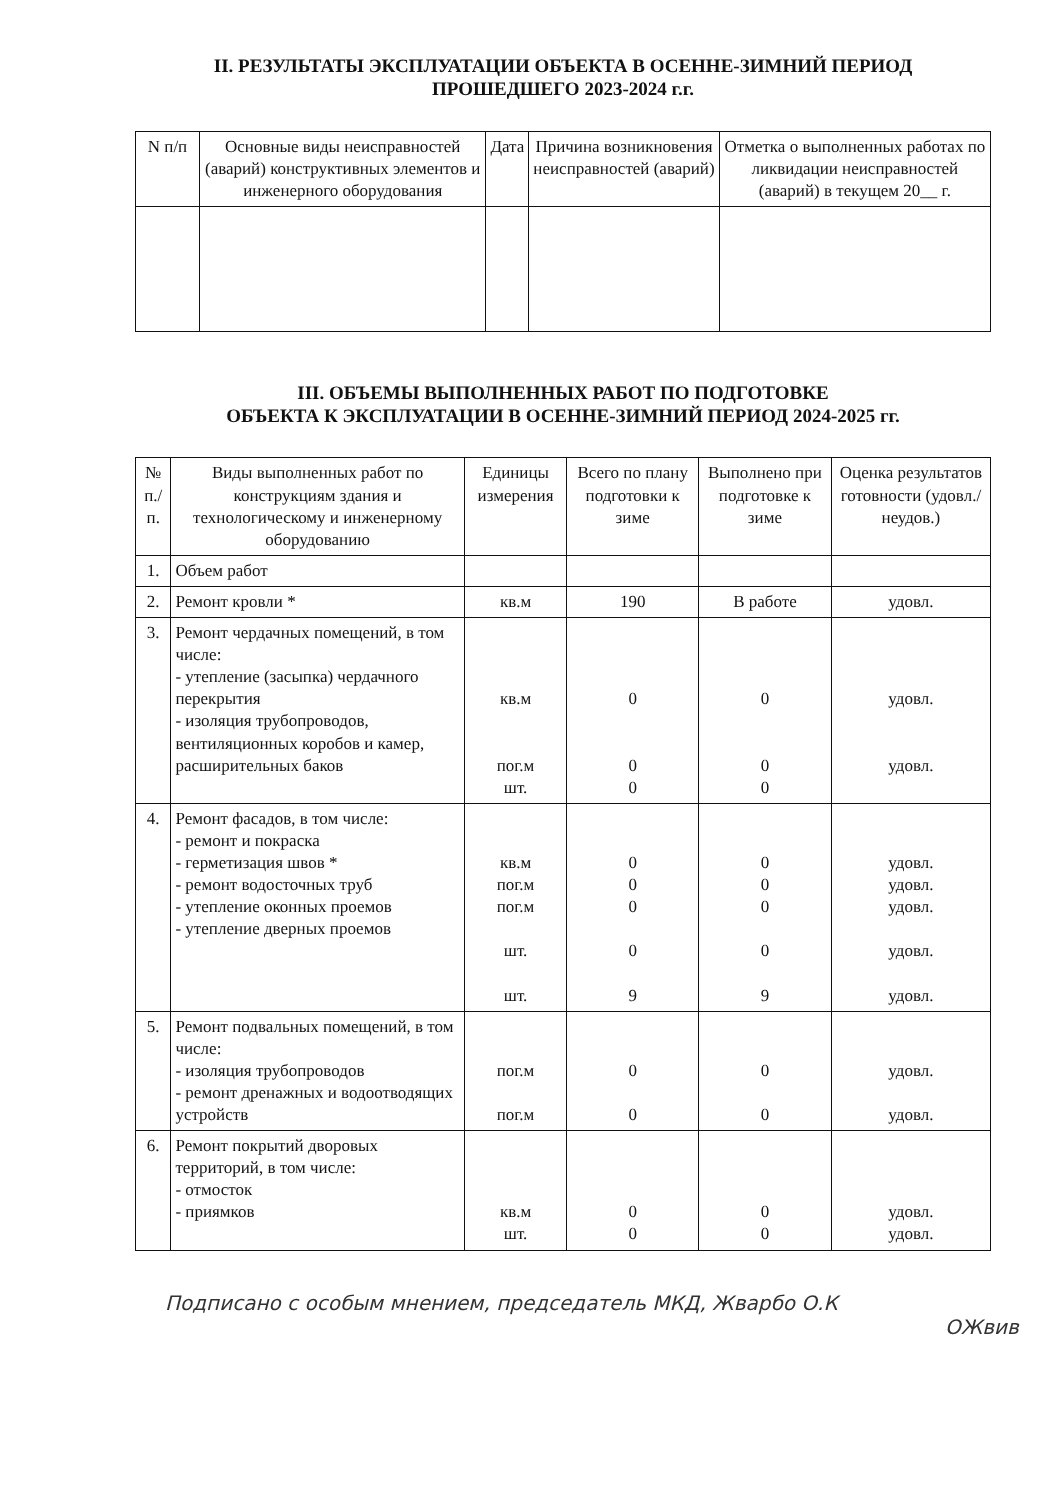II. РЕЗУЛЬТАТЫ ЭКСПЛУАТАЦИИ ОБЪЕКТА В ОСЕННЕ-ЗИМНИЙ ПЕРИОД
ПРОШЕДШЕГО 2023-2024 г.г.
| N п/п | Основные виды неисправностей (аварий) конструктивных элементов и инженерного оборудования | Дата | Причина возникновения неисправностей (аварий) | Отметка о выполненных работах по ликвидации неисправностей (аварий) в текущем 20__ г. |
| --- | --- | --- | --- | --- |
III. ОБЪЕМЫ ВЫПОЛНЕННЫХ РАБОТ ПО ПОДГОТОВКЕ
ОБЪЕКТА К ЭКСПЛУАТАЦИИ В ОСЕННЕ-ЗИМНИЙ ПЕРИОД 2024-2025 гг.
| № п./п. | Виды выполненных работ по конструкциям здания и технологическому и инженерному оборудованию | Единицы измерения | Всего по плану подготовки к зиме | Выполнено при подготовке к зиме | Оценка результатов готовности (удовл./ неудов.) |
| --- | --- | --- | --- | --- | --- |
| 1. | Объем работ | | | | |
| 2. | Ремонт кровли * | кв.м | 190 | В работе | удовл. |
| 3. | Ремонт чердачных помещений, в том числе: - утепление (засыпка) чердачного перекрытия - изоляция трубопроводов, вентиляционных коробов и камер, расширительных баков | кв.м пог.м шт. | 0 0 0 | 0 0 0 | удовл. удовл. |
| 4. | Ремонт фасадов, в том числе: - ремонт и покраска - герметизация швов * - ремонт водосточных труб - утепление оконных проемов - утепление дверных проемов | кв.м пог.м пог.м шт. шт. | 0 0 0 0 9 | 0 0 0 0 9 | удовл. удовл. удовл. удовл. удовл. |
| 5. | Ремонт подвальных помещений, в том числе: - изоляция трубопроводов - ремонт дренажных и водоотводящих устройств | пог.м пог.м | 0 0 | 0 0 | удовл. удовл. |
| 6. | Ремонт покрытий дворовых территорий, в том числе: - отмосток - приямков | кв.м шт. | 0 0 | 0 0 | удовл. удовл. |
Подписано с особым мнением, председатель МКД, Жварбо О.К
ОЖвив